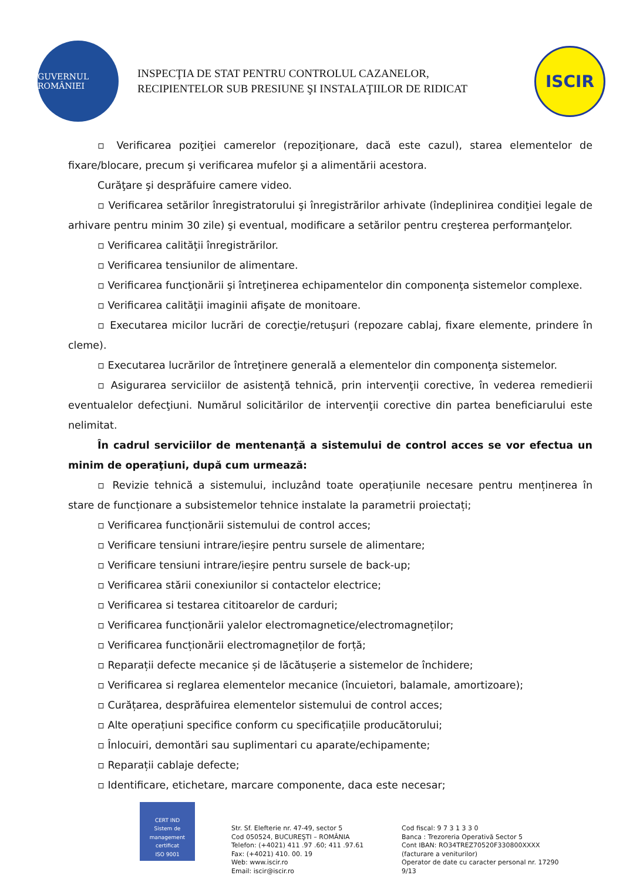GUVERNUL ROMÂNIEI
INSPECŢIA DE STAT PENTRU CONTROLUL CAZANELOR,
RECIPIENTELOR SUB PRESIUNE ŞI INSTALAŢIILOR DE RIDICAT
ISCIR
▫ Verificarea poziţiei camerelor (repoziţionare, dacă este cazul), starea elementelor de fixare/blocare, precum şi verificarea mufelor şi a alimentării acestora.
Curăţare şi desprăfuire camere video.
▫ Verificarea setărilor înregistratorului şi înregistrărilor arhivate (îndeplinirea condiţiei legale de arhivare pentru minim 30 zile) şi eventual, modificare a setărilor pentru creşterea performanţelor.
▫ Verificarea calităţii înregistrărilor.
▫ Verificarea tensiunilor de alimentare.
▫ Verificarea funcţionării şi întreţinerea echipamentelor din componenţa sistemelor complexe.
▫ Verificarea calităţii imaginii afişate de monitoare.
▫ Executarea micilor lucrări de corecţie/retuşuri (repozare cablaj, fixare elemente, prindere în cleme).
▫ Executarea lucrărilor de întreţinere generală a elementelor din componenţa sistemelor.
▫ Asigurarea serviciilor de asistenţă tehnică, prin intervenţii corective, în vederea remedierii eventualelor defecţiuni. Numărul solicitărilor de intervenţii corective din partea beneficiarului este nelimitat.
În cadrul serviciilor de mentenanţă a sistemului de control acces se vor efectua un minim de operaţiuni, după cum urmează:
▫ Revizie tehnică a sistemului, incluzând toate operațiunile necesare pentru menținerea în stare de funcționare a subsistemelor tehnice instalate la parametrii proiectați;
▫ Verificarea funcționării sistemului de control acces;
▫ Verificare tensiuni intrare/ieșire pentru sursele de alimentare;
▫ Verificare tensiuni intrare/ieșire pentru sursele de back-up;
▫ Verificarea stării conexiunilor si contactelor electrice;
▫ Verificarea si testarea cititoarelor de carduri;
▫ Verificarea funcționării yalelor electromagnetice/electromagneților;
▫ Verificarea funcționării electromagneților de forță;
▫ Reparații defecte mecanice și de lăcătușerie a sistemelor de închidere;
▫ Verificarea si reglarea elementelor mecanice (încuietori, balamale, amortizoare);
▫ Curățarea, desprăfuirea elementelor sistemului de control acces;
▫ Alte operațiuni specifice conform cu specificațiile producătorului;
▫ Înlocuiri, demontări sau suplimentari cu aparate/echipamente;
▫ Reparații cablaje defecte;
▫ Identificare, etichetare, marcare componente, daca este necesar;
CERT IND
Sistem de management certificat
ISO 9001
Str. Sf. Elefterie nr. 47-49, sector 5
Cod 050524, BUCUREŞTI – ROMÂNIA
Telefon: (+4021) 411 .97 .60; 411 .97.61
Fax: (+4021) 410. 00. 19
Web: www.iscir.ro
Email: iscir@iscir.ro
Cod fiscal: 9 7 3 1 3 3 0
Banca : Trezoreria Operativă Sector 5
Cont IBAN: RO34TREZ70520F330800XXXX
(facturare a veniturilor)
Operator de date cu caracter personal nr. 17290
9/13